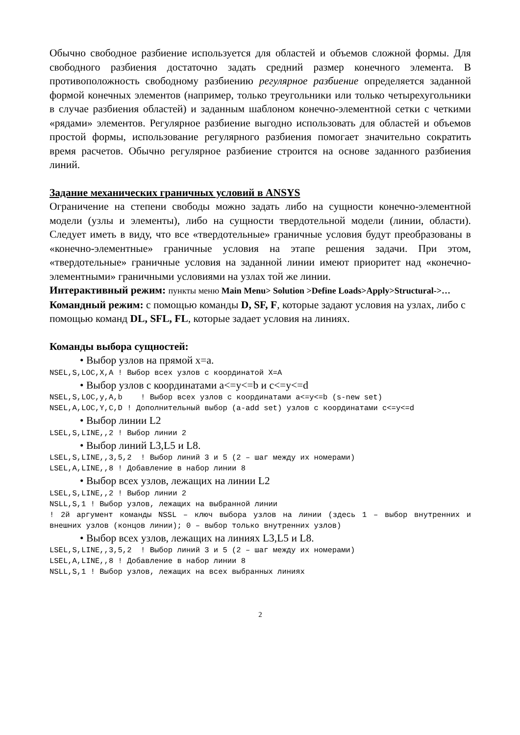Обычно свободное разбиение используется для областей и объемов сложной формы. Для свободного разбиения достаточно задать средний размер конечного элемента. В противоположность свободному разбиению регулярное разбиение определяется заданной формой конечных элементов (например, только треугольники или только четырехугольники в случае разбиения областей) и заданным шаблоном конечно-элементной сетки с четкими «рядами» элементов. Регулярное разбиение выгодно использовать для областей и объемов простой формы, использование регулярного разбиения помогает значительно сократить время расчетов. Обычно регулярное разбиение строится на основе заданного разбиения линий.
Задание механических граничных условий в ANSYS
Ограничение на степени свободы можно задать либо на сущности конечно-элементной модели (узлы и элементы), либо на сущности твердотельной модели (линии, области). Следует иметь в виду, что все «твердотельные» граничные условия будут преобразованы в «конечно-элементные» граничные условия на этапе решения задачи. При этом, «твердотельные» граничные условия на заданной линии имеют приоритет над «конечно-элементными» граничными условиями на узлах той же линии.
Интерактивный режим: пункты меню Main Menu> Solution >Define Loads>Apply>Structural->…
Командный режим: с помощью команды D, SF, F, которые задают условия на узлах, либо с помощью команд DL, SFL, FL, которые задает условия на линиях.
Команды выбора сущностей:
• Выбор узлов на прямой x=a.
NSEL,S,LOC,X,A ! Выбор всех узлов с координатой X=A
• Выбор узлов с координатами a<=y<=b и c<=y<=d
NSEL,S,LOC,y,A,b ! Выбор всех узлов с координатами a<=y<=b (s-new set) NSEL,A,LOC,Y,C,D ! Дополнительный выбор (a-add set) узлов с координатами c<=y<=d
• Выбор линии L2
LSEL,S,LINE,,2 ! Выбор линии 2
• Выбор линий L3,L5 и L8.
LSEL,S,LINE,,3,5,2 ! Выбор линий 3 и 5 (2 – шаг между их номерами) LSEL,A,LINE,,8 ! Добавление в набор линии 8
• Выбор всех узлов, лежащих на линии L2
LSEL,S,LINE,,2 ! Выбор линии 2 NSLL,S,1 ! Выбор узлов, лежащих на выбранной линии ! 2й аргумент команды NSSL – ключ выбора узлов на линии (здесь 1 – выбор внутренних и внешних узлов (концов линии); 0 – выбор только внутренних узлов)
• Выбор всех узлов, лежащих на линиях L3,L5 и L8.
LSEL,S,LINE,,3,5,2 ! Выбор линий 3 и 5 (2 – шаг между их номерами) LSEL,A,LINE,,8 ! Добавление в набор линии 8 NSLL,S,1 ! Выбор узлов, лежащих на всех выбранных линиях
2